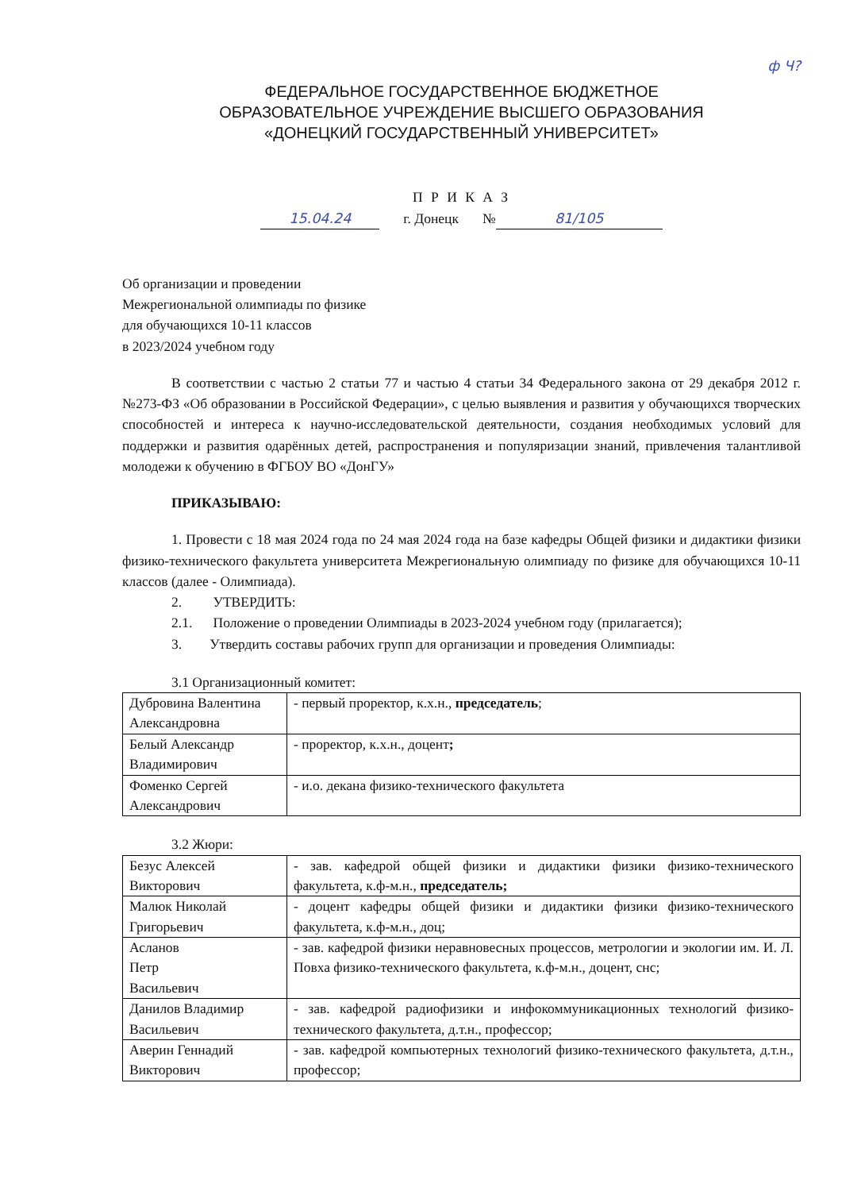ф Ч?
ФЕДЕРАЛЬНОЕ ГОСУДАРСТВЕННОЕ БЮДЖЕТНОЕ
ОБРАЗОВАТЕЛЬНОЕ УЧРЕЖДЕНИЕ ВЫСШЕГО ОБРАЗОВАНИЯ
«ДОНЕЦКИЙ ГОСУДАРСТВЕННЫЙ УНИВЕРСИТЕТ»
П Р И К А З
15.04.24 г. Донецк № 81/105
Об организации и проведении
Межрегиональной олимпиады по физике
для обучающихся 10-11 классов
в 2023/2024 учебном году
В соответствии с частью 2 статьи 77 и частью 4 статьи 34 Федерального закона от 29 декабря 2012 г. №273-ФЗ «Об образовании в Российской Федерации», с целью выявления и развития у обучающихся творческих способностей и интереса к научно-исследовательской деятельности, создания необходимых условий для поддержки и развития одарённых детей, распространения и популяризации знаний, привлечения талантливой молодежи к обучению в ФГБОУ ВО «ДонГУ»
ПРИКАЗЫВАЮ:
1. Провести с 18 мая 2024 года по 24 мая 2024 года на базе кафедры Общей физики и дидактики физики физико-технического факультета университета Межрегиональную олимпиаду по физике для обучающихся 10-11 классов (далее - Олимпиада).
2. УТВЕРДИТЬ:
2.1. Положение о проведении Олимпиады в 2023-2024 учебном году (прилагается);
3. Утвердить составы рабочих групп для организации и проведения Олимпиады:
3.1 Организационный комитет:
| Дубровина Валентина Александровна | - первый проректор, к.х.н., председатель ; |
| Белый Александр Владимирович | - проректор, к.х.н., доцент ; |
| Фоменко Сергей Александрович | - и.о. декана физико-технического факультета |
3.2 Жюри:
| Безус Алексей Викторович | - зав. кафедрой общей физики и дидактики физики физико-технического факультета, к.ф-м.н., председатель; |
| Малюк Николай Григорьевич | - доцент кафедры общей физики и дидактики физики физико-технического факультета, к.ф-м.н., доц; |
| Асланов Петр Васильевич | - зав. кафедрой физики неравновесных процессов, метрологии и экологии им. И. Л. Повха физико-технического факультета, к.ф-м.н., доцент, снс; |
| Данилов Владимир Васильевич | - зав. кафедрой радиофизики и инфокоммуникационных технологий физико-технического факультета, д.т.н., профессор; |
| Аверин Геннадий Викторович | - зав. кафедрой компьютерных технологий физико-технического факультета, д.т.н., профессор; |